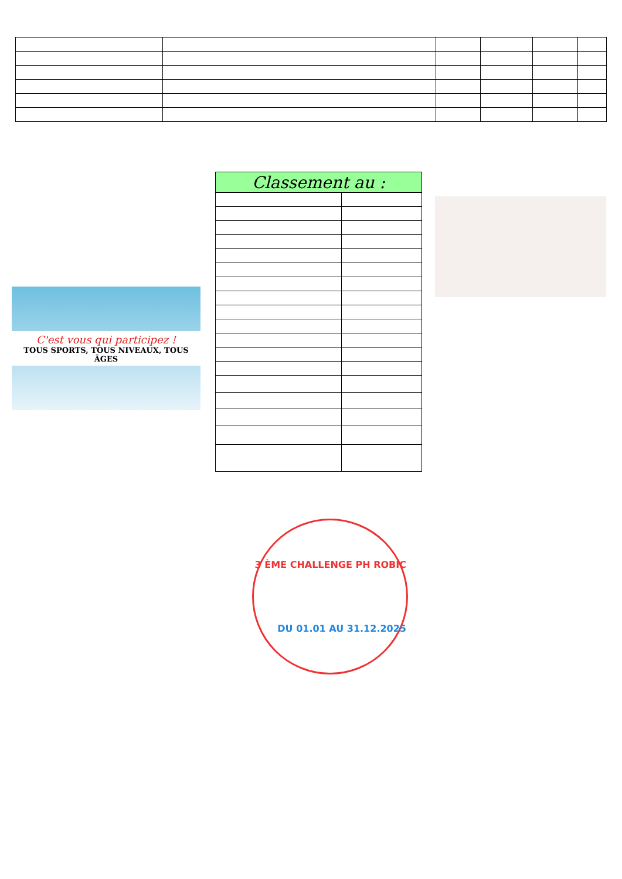| Classement au : | |
| --- | --- |
C'est vous qui participez !
TOUS SPORTS, TOUS NIVEAUX, TOUS ÂGES
3 ÈME CHALLENGE PH ROBIC
DU 01.01 AU 31.12.2025